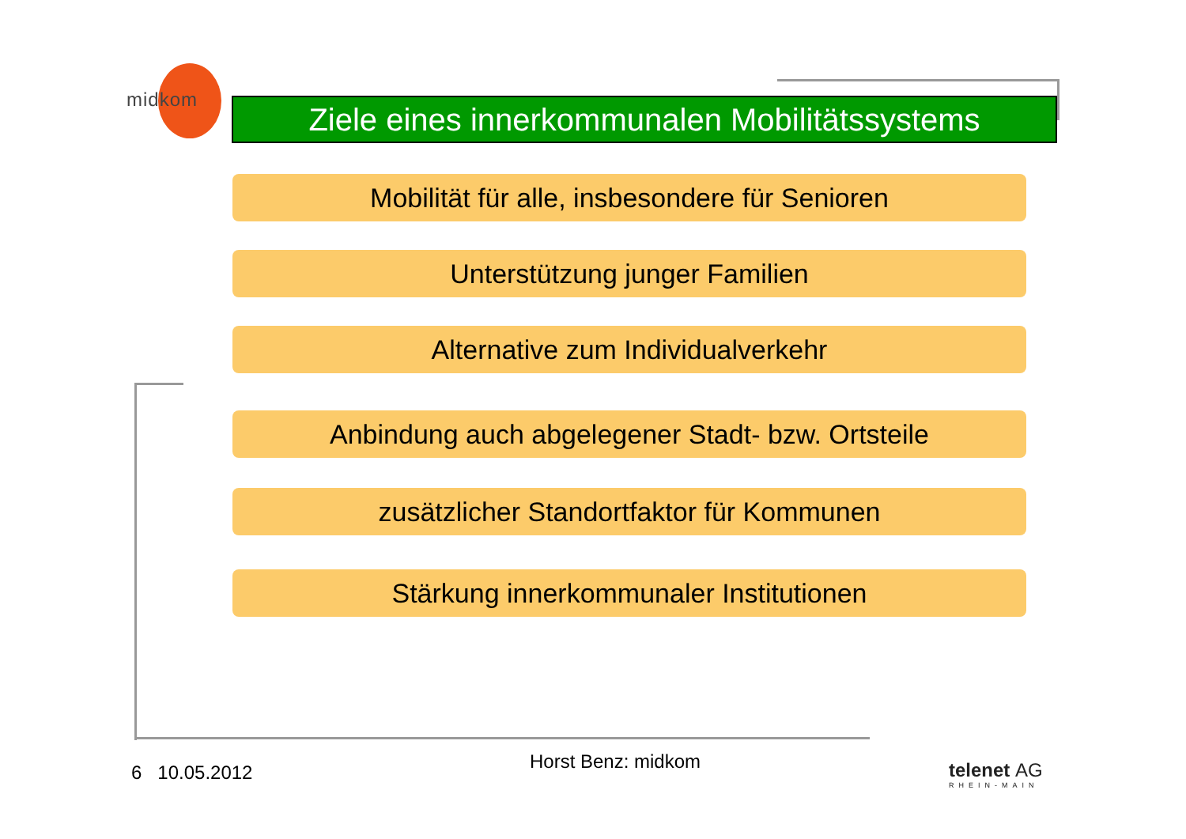midkom
Ziele eines innerkommunalen Mobilitätssystems
Mobilität für alle, insbesondere für Senioren
Unterstützung junger Familien
Alternative zum Individualverkehr
Anbindung auch abgelegener Stadt- bzw. Ortsteile
zusätzlicher Standortfaktor für Kommunen
Stärkung innerkommunaler Institutionen
6 10.05.2012 Horst Benz: midkom
telenet AG
RHEIN-MAIN